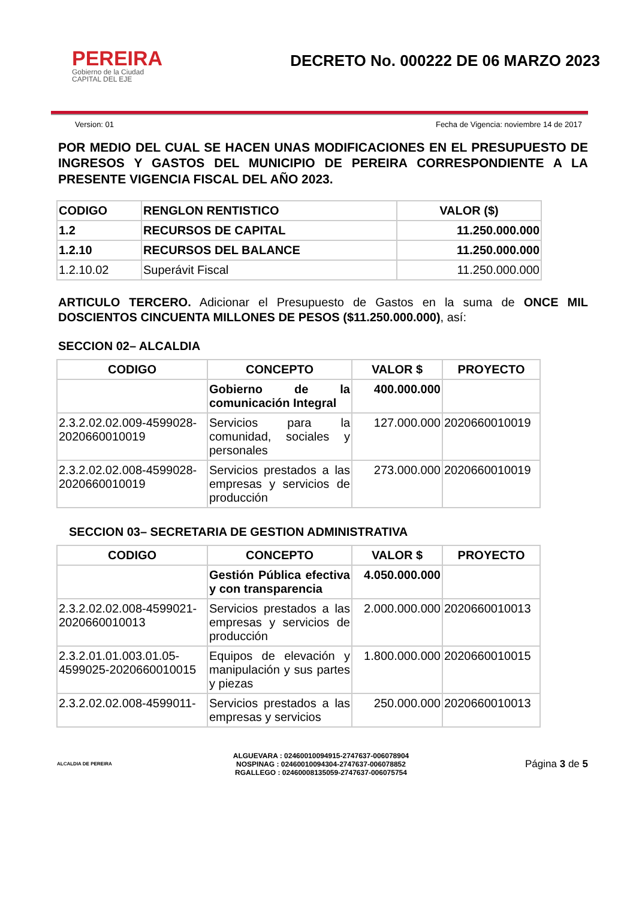PEREIRA
Gobierno de la Ciudad
CAPITAL DEL EJE
DECRETO No. 000222 DE 06 MARZO 2023
Version: 01 Fecha de Vigencia: noviembre 14 de 2017
POR MEDIO DEL CUAL SE HACEN UNAS MODIFICACIONES EN EL PRESUPUESTO DE INGRESOS Y GASTOS DEL MUNICIPIO DE PEREIRA CORRESPONDIENTE A LA PRESENTE VIGENCIA FISCAL DEL AÑO 2023.
| CODIGO | RENGLON RENTISTICO | VALOR ($) |
| --- | --- | --- |
| 1.2 | RECURSOS DE CAPITAL | 11.250.000.000 |
| 1.2.10 | RECURSOS DEL BALANCE | 11.250.000.000 |
| 1.2.10.02 | Superávit Fiscal | 11.250.000.000 |
ARTICULO TERCERO. Adicionar el Presupuesto de Gastos en la suma de ONCE MIL DOSCIENTOS CINCUENTA MILLONES DE PESOS ($11.250.000.000), así:
SECCION 02– ALCALDIA
| CODIGO | CONCEPTO | VALOR $ | PROYECTO |
| --- | --- | --- | --- |
| | Gobierno de la comunicación Integral | 400.000.000 | |
| 2.3.2.02.02.009-4599028-2020660010019 | Servicios para la comunidad, sociales y personales | 127.000.000 | 2020660010019 |
| 2.3.2.02.02.008-4599028-2020660010019 | Servicios prestados a las empresas y servicios de producción | 273.000.000 | 2020660010019 |
SECCION 03– SECRETARIA DE GESTION ADMINISTRATIVA
| CODIGO | CONCEPTO | VALOR $ | PROYECTO |
| --- | --- | --- | --- |
| | Gestión Pública efectiva y con transparencia | 4.050.000.000 | |
| 2.3.2.02.02.008-4599021-2020660010013 | Servicios prestados a las empresas y servicios de producción | 2.000.000.000 | 2020660010013 |
| 2.3.2.01.01.003.01.05-4599025-2020660010015 | Equipos de elevación y manipulación y sus partes y piezas | 1.800.000.000 | 2020660010015 |
| 2.3.2.02.02.008-4599011- | Servicios prestados a las empresas y servicios | 250.000.000 | 2020660010013 |
ALCALDIA DE PEREIRA
ALGUEVARA : 02460010094915-2747637-006078904
NOSPINAG : 02460010094304-2747637-006078852
RGALLEGO : 02460008135059-2747637-006075754
Página 3 de 5